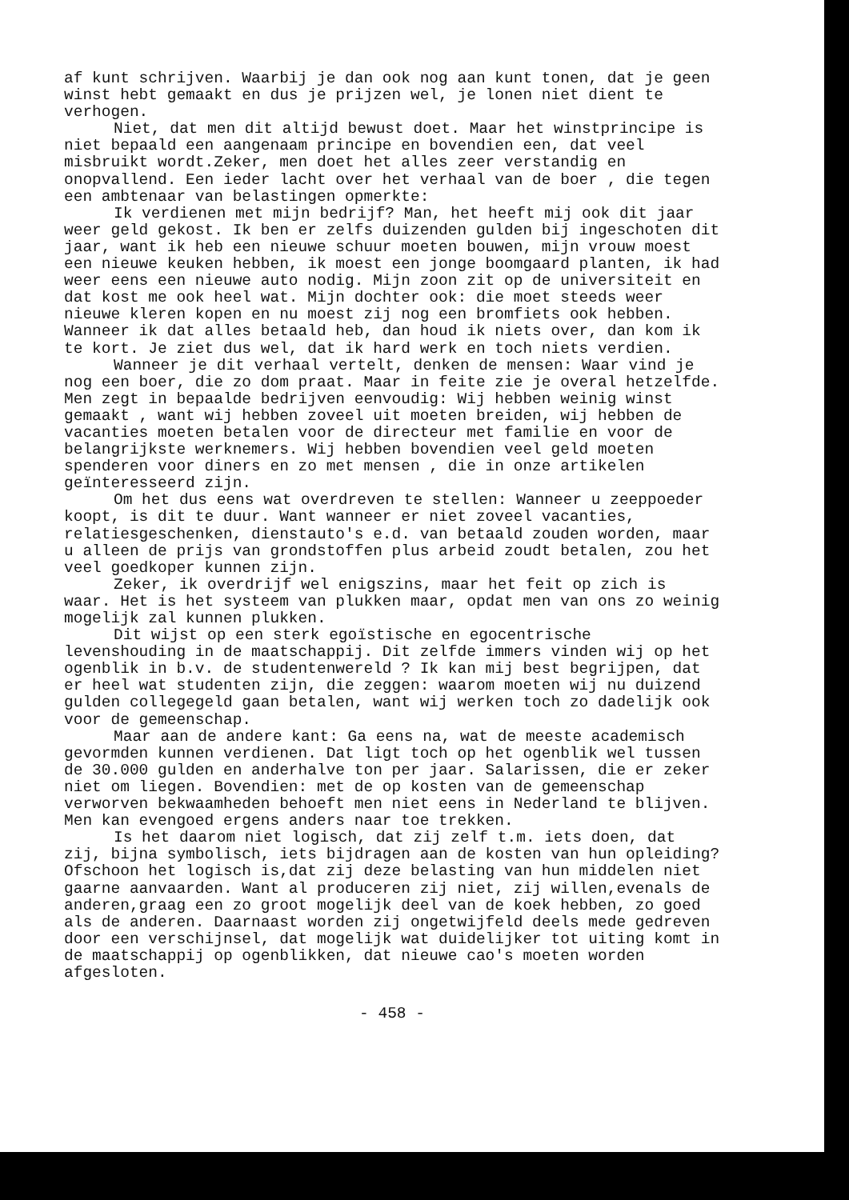af kunt schrijven. Waarbij je dan ook nog aan kunt tonen, dat je geen winst hebt gemaakt en dus je prijzen wel, je lonen niet dient te verhogen.
Niet, dat men dit altijd bewust doet. Maar het winstprincipe is niet bepaald een aangenaam principe en bovendien een, dat veel misbruikt wordt.Zeker, men doet het alles zeer verstandig en onopvallend. Een ieder lacht over het verhaal van de boer , die tegen een ambtenaar van belastingen opmerkte:
Ik verdienen met mijn bedrijf? Man, het heeft mij ook dit jaar weer geld gekost. Ik ben er zelfs duizenden gulden bij ingeschoten dit jaar, want ik heb een nieuwe schuur moeten bouwen, mijn vrouw moest een nieuwe keuken hebben, ik moest een jonge boomgaard planten, ik had weer eens een nieuwe auto nodig. Mijn zoon zit op de universiteit en dat kost me ook heel wat. Mijn dochter ook: die moet steeds weer nieuwe kleren kopen en nu moest zij nog een bromfiets ook hebben. Wanneer ik dat alles betaald heb, dan houd ik niets over, dan kom ik te kort. Je ziet dus wel, dat ik hard werk en toch niets verdien.
Wanneer je dit verhaal vertelt, denken de mensen: Waar vind je nog een boer, die zo dom praat. Maar in feite zie je overal hetzelfde. Men zegt in bepaalde bedrijven eenvoudig: Wij hebben weinig winst gemaakt , want wij hebben zoveel uit moeten breiden, wij hebben de vacanties moeten betalen voor de directeur met familie en voor de belangrijkste werknemers. Wij hebben bovendien veel geld moeten spenderen voor diners en zo met mensen , die in onze artikelen geïnteresseerd zijn.
Om het dus eens wat overdreven te stellen: Wanneer u zeeppoeder koopt, is dit te duur. Want wanneer er niet zoveel vacanties, relatiesgeschenken, dienstauto's e.d. van betaald zouden worden, maar u alleen de prijs van grondstoffen plus arbeid zoudt betalen, zou het veel goedkoper kunnen zijn.
Zeker, ik overdrijf wel enigszins, maar het feit op zich is waar. Het is het systeem van plukken maar, opdat men van ons zo weinig mogelijk zal kunnen plukken.
Dit wijst op een sterk egoïstische en egocentrische levenshouding in de maatschappij. Dit zelfde immers vinden wij op het ogenblik in b.v. de studentenwereld ? Ik kan mij best begrijpen, dat er heel wat studenten zijn, die zeggen: waarom moeten wij nu duizend gulden collegegeld gaan betalen, want wij werken toch zo dadelijk ook voor de gemeenschap.
Maar aan de andere kant: Ga eens na, wat de meeste academisch gevormden kunnen verdienen. Dat ligt toch op het ogenblik wel tussen de 30.000 gulden en anderhalve ton per jaar. Salarissen, die er zeker niet om liegen. Bovendien: met de op kosten van de gemeenschap verworven bekwaamheden behoeft men niet eens in Nederland te blijven. Men kan evengoed ergens anders naar toe trekken.
Is het daarom niet logisch, dat zij zelf t.m. iets doen, dat zij, bijna symbolisch, iets bijdragen aan de kosten van hun opleiding? Ofschoon het logisch is,dat zij deze belasting van hun middelen niet gaarne aanvaarden. Want al produceren zij niet, zij willen,evenals de anderen,graag een zo groot mogelijk deel van de koek hebben, zo goed als de anderen. Daarnaast worden zij ongetwijfeld deels mede gedreven door een verschijnsel, dat mogelijk wat duidelijker tot uiting komt in de maatschappij op ogenblikken, dat nieuwe cao's moeten worden afgesloten.
- 458 -